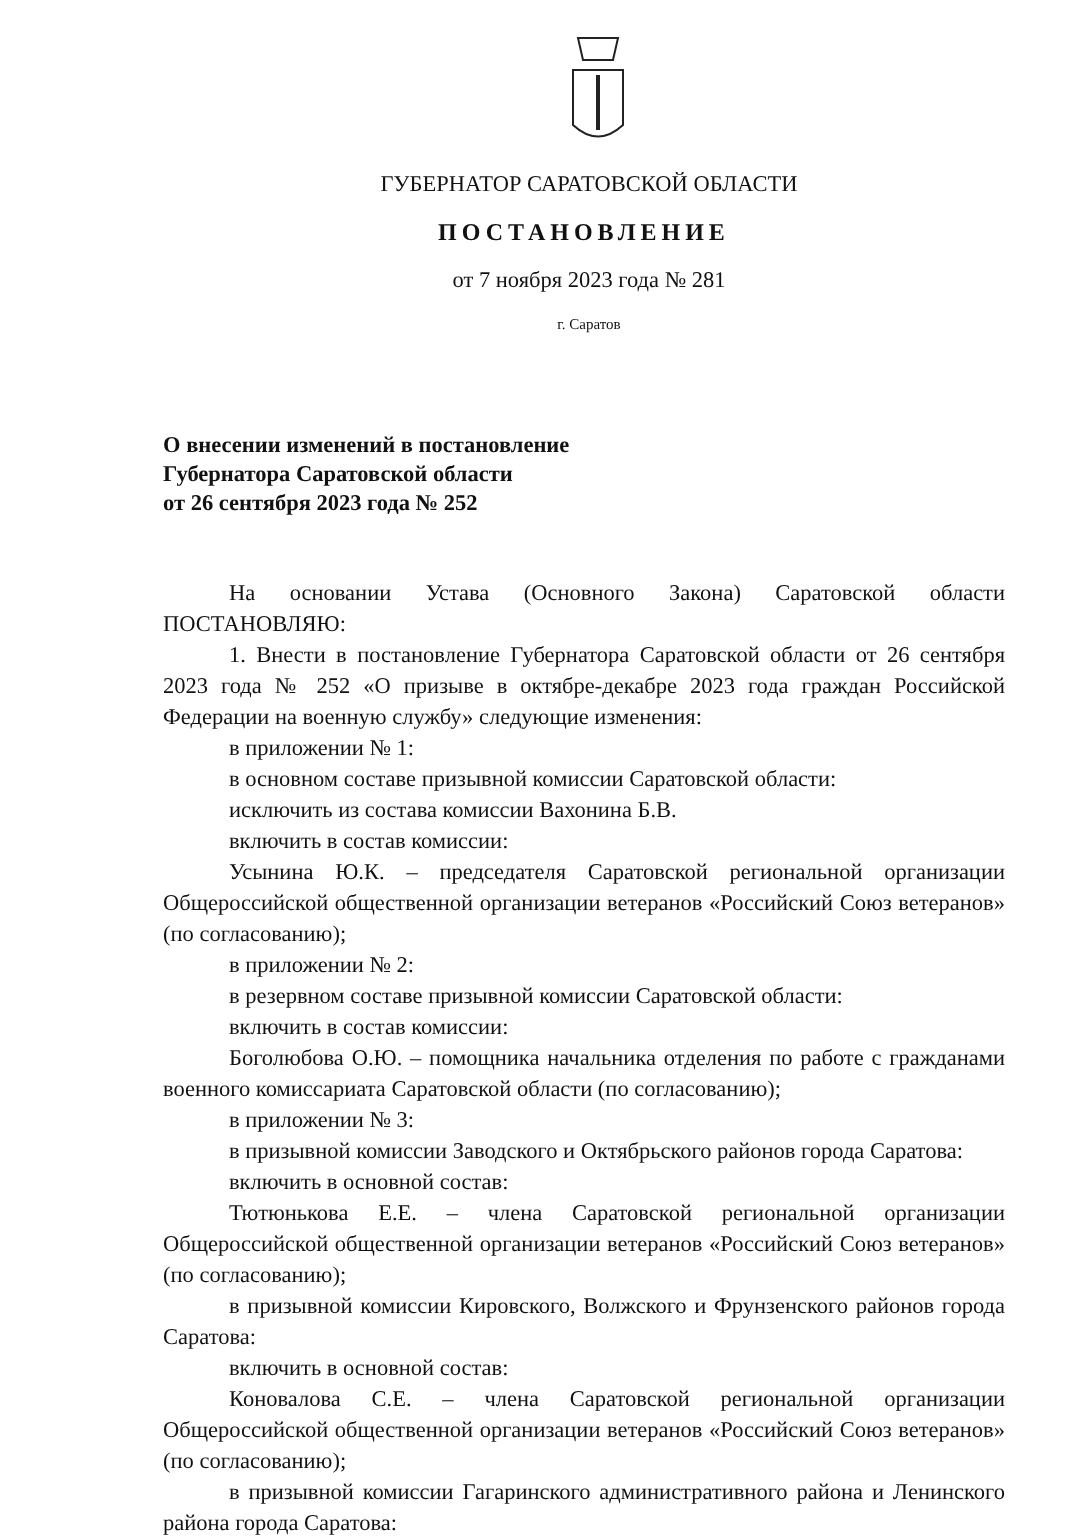ГУБЕРНАТОР САРАТОВСКОЙ ОБЛАСТИ
ПОСТАНОВЛЕНИЕ
от 7 ноября 2023 года № 281
г. Саратов
О внесении изменений в постановление
Губернатора Саратовской области
от 26 сентября 2023 года № 252
На основании Устава (Основного Закона) Саратовской области ПОСТАНОВЛЯЮ:
1. Внести в постановление Губернатора Саратовской области от 26 сентября 2023 года № 252 «О призыве в октябре-декабре 2023 года граждан Российской Федерации на военную службу» следующие изменения:
в приложении № 1:
в основном составе призывной комиссии Саратовской области:
исключить из состава комиссии Вахонина Б.В.
включить в состав комиссии:
Усынина Ю.К. – председателя Саратовской региональной организации Общероссийской общественной организации ветеранов «Российский Союз ветеранов» (по согласованию);
в приложении № 2:
в резервном составе призывной комиссии Саратовской области:
включить в состав комиссии:
Боголюбова О.Ю. – помощника начальника отделения по работе с гражданами военного комиссариата Саратовской области (по согласованию);
в приложении № 3:
в призывной комиссии Заводского и Октябрьского районов города Саратова:
включить в основной состав:
Тютюнькова Е.Е. – члена Саратовской региональной организации Общероссийской общественной организации ветеранов «Российский Союз ветеранов» (по согласованию);
в призывной комиссии Кировского, Волжского и Фрунзенского районов города Саратова:
включить в основной состав:
Коновалова С.Е. – члена Саратовской региональной организации Общероссийской общественной организации ветеранов «Российский Союз ветеранов» (по согласованию);
в призывной комиссии Гагаринского административного района и Ленинского района города Саратова: